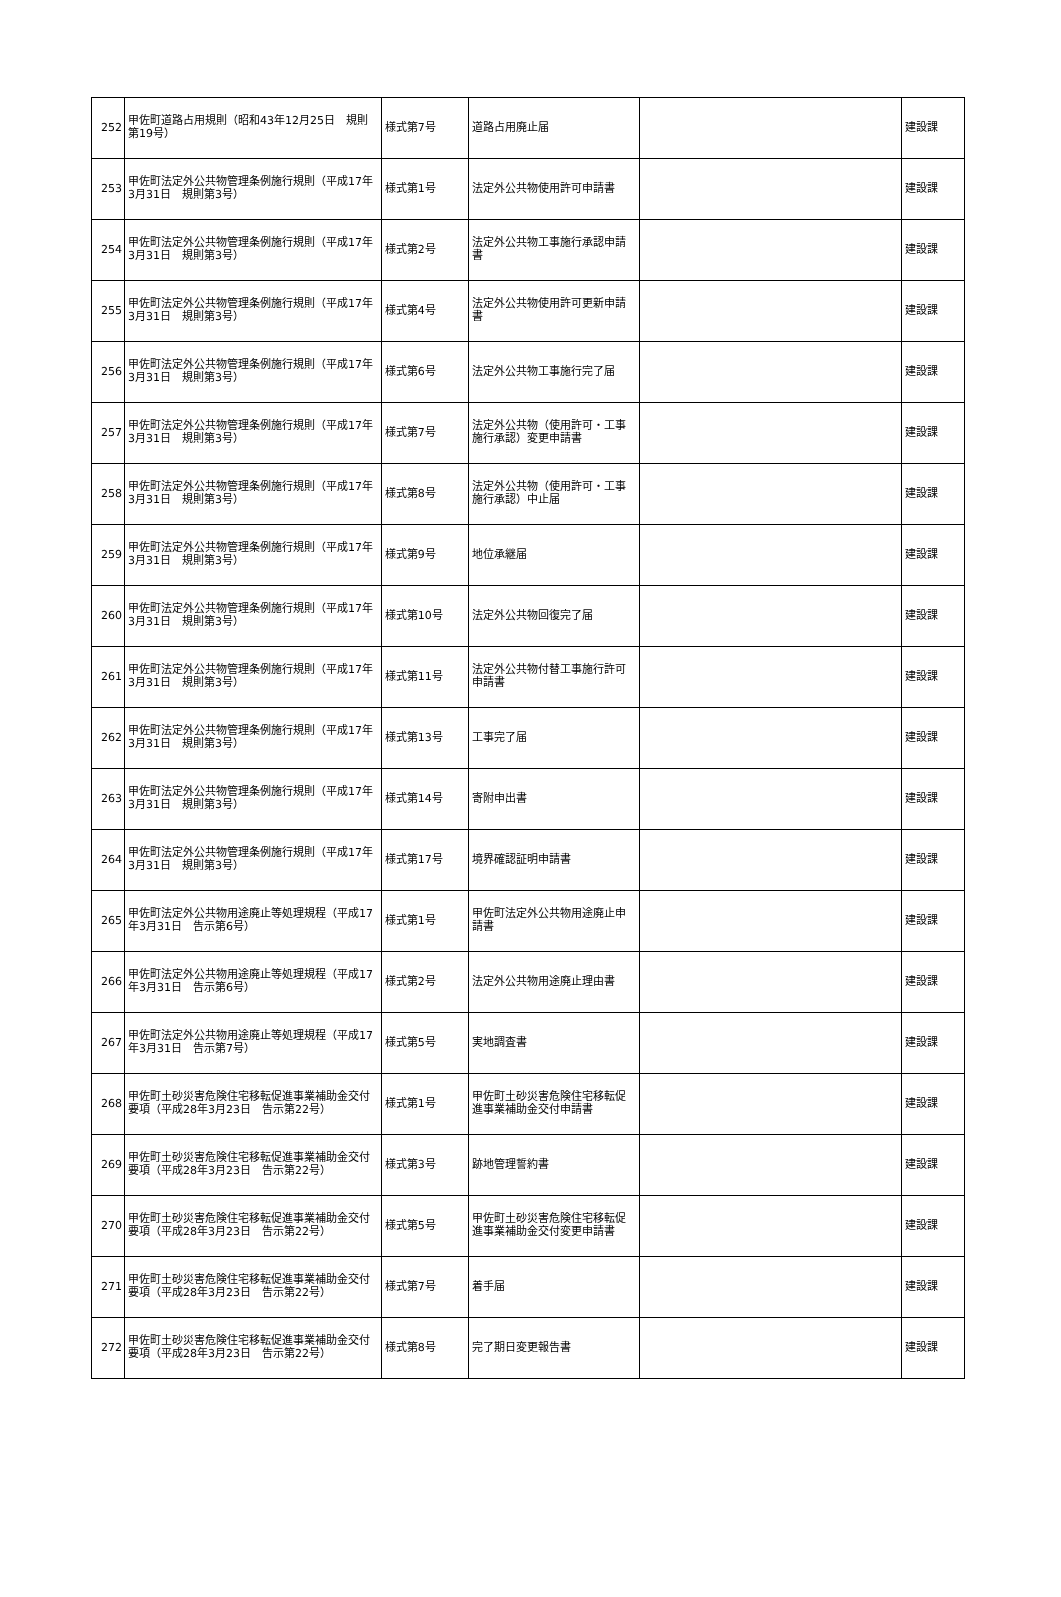| 252 | 甲佐町道路占用規則（昭和43年12月25日 規則第19号） | 様式第7号 | 道路占用廃止届 | | 建設課 |
| 253 | 甲佐町法定外公共物管理条例施行規則（平成17年3月31日 規則第3号） | 様式第1号 | 法定外公共物使用許可申請書 | | 建設課 |
| 254 | 甲佐町法定外公共物管理条例施行規則（平成17年3月31日 規則第3号） | 様式第2号 | 法定外公共物工事施行承認申請書 | | 建設課 |
| 255 | 甲佐町法定外公共物管理条例施行規則（平成17年3月31日 規則第3号） | 様式第4号 | 法定外公共物使用許可更新申請書 | | 建設課 |
| 256 | 甲佐町法定外公共物管理条例施行規則（平成17年3月31日 規則第3号） | 様式第6号 | 法定外公共物工事施行完了届 | | 建設課 |
| 257 | 甲佐町法定外公共物管理条例施行規則（平成17年3月31日 規則第3号） | 様式第7号 | 法定外公共物（使用許可・工事施行承認）変更申請書 | | 建設課 |
| 258 | 甲佐町法定外公共物管理条例施行規則（平成17年3月31日 規則第3号） | 様式第8号 | 法定外公共物（使用許可・工事施行承認）中止届 | | 建設課 |
| 259 | 甲佐町法定外公共物管理条例施行規則（平成17年3月31日 規則第3号） | 様式第9号 | 地位承継届 | | 建設課 |
| 260 | 甲佐町法定外公共物管理条例施行規則（平成17年3月31日 規則第3号） | 様式第10号 | 法定外公共物回復完了届 | | 建設課 |
| 261 | 甲佐町法定外公共物管理条例施行規則（平成17年3月31日 規則第3号） | 様式第11号 | 法定外公共物付替工事施行許可申請書 | | 建設課 |
| 262 | 甲佐町法定外公共物管理条例施行規則（平成17年3月31日 規則第3号） | 様式第13号 | 工事完了届 | | 建設課 |
| 263 | 甲佐町法定外公共物管理条例施行規則（平成17年3月31日 規則第3号） | 様式第14号 | 寄附申出書 | | 建設課 |
| 264 | 甲佐町法定外公共物管理条例施行規則（平成17年3月31日 規則第3号） | 様式第17号 | 境界確認証明申請書 | | 建設課 |
| 265 | 甲佐町法定外公共物用途廃止等処理規程（平成17年3月31日 告示第6号） | 様式第1号 | 甲佐町法定外公共物用途廃止申請書 | | 建設課 |
| 266 | 甲佐町法定外公共物用途廃止等処理規程（平成17年3月31日 告示第6号） | 様式第2号 | 法定外公共物用途廃止理由書 | | 建設課 |
| 267 | 甲佐町法定外公共物用途廃止等処理規程（平成17年3月31日 告示第7号） | 様式第5号 | 実地調査書 | | 建設課 |
| 268 | 甲佐町土砂災害危険住宅移転促進事業補助金交付要項（平成28年3月23日 告示第22号） | 様式第1号 | 甲佐町土砂災害危険住宅移転促進事業補助金交付申請書 | | 建設課 |
| 269 | 甲佐町土砂災害危険住宅移転促進事業補助金交付要項（平成28年3月23日 告示第22号） | 様式第3号 | 跡地管理誓約書 | | 建設課 |
| 270 | 甲佐町土砂災害危険住宅移転促進事業補助金交付要項（平成28年3月23日 告示第22号） | 様式第5号 | 甲佐町土砂災害危険住宅移転促進事業補助金交付変更申請書 | | 建設課 |
| 271 | 甲佐町土砂災害危険住宅移転促進事業補助金交付要項（平成28年3月23日 告示第22号） | 様式第7号 | 着手届 | | 建設課 |
| 272 | 甲佐町土砂災害危険住宅移転促進事業補助金交付要項（平成28年3月23日 告示第22号） | 様式第8号 | 完了期日変更報告書 | | 建設課 |